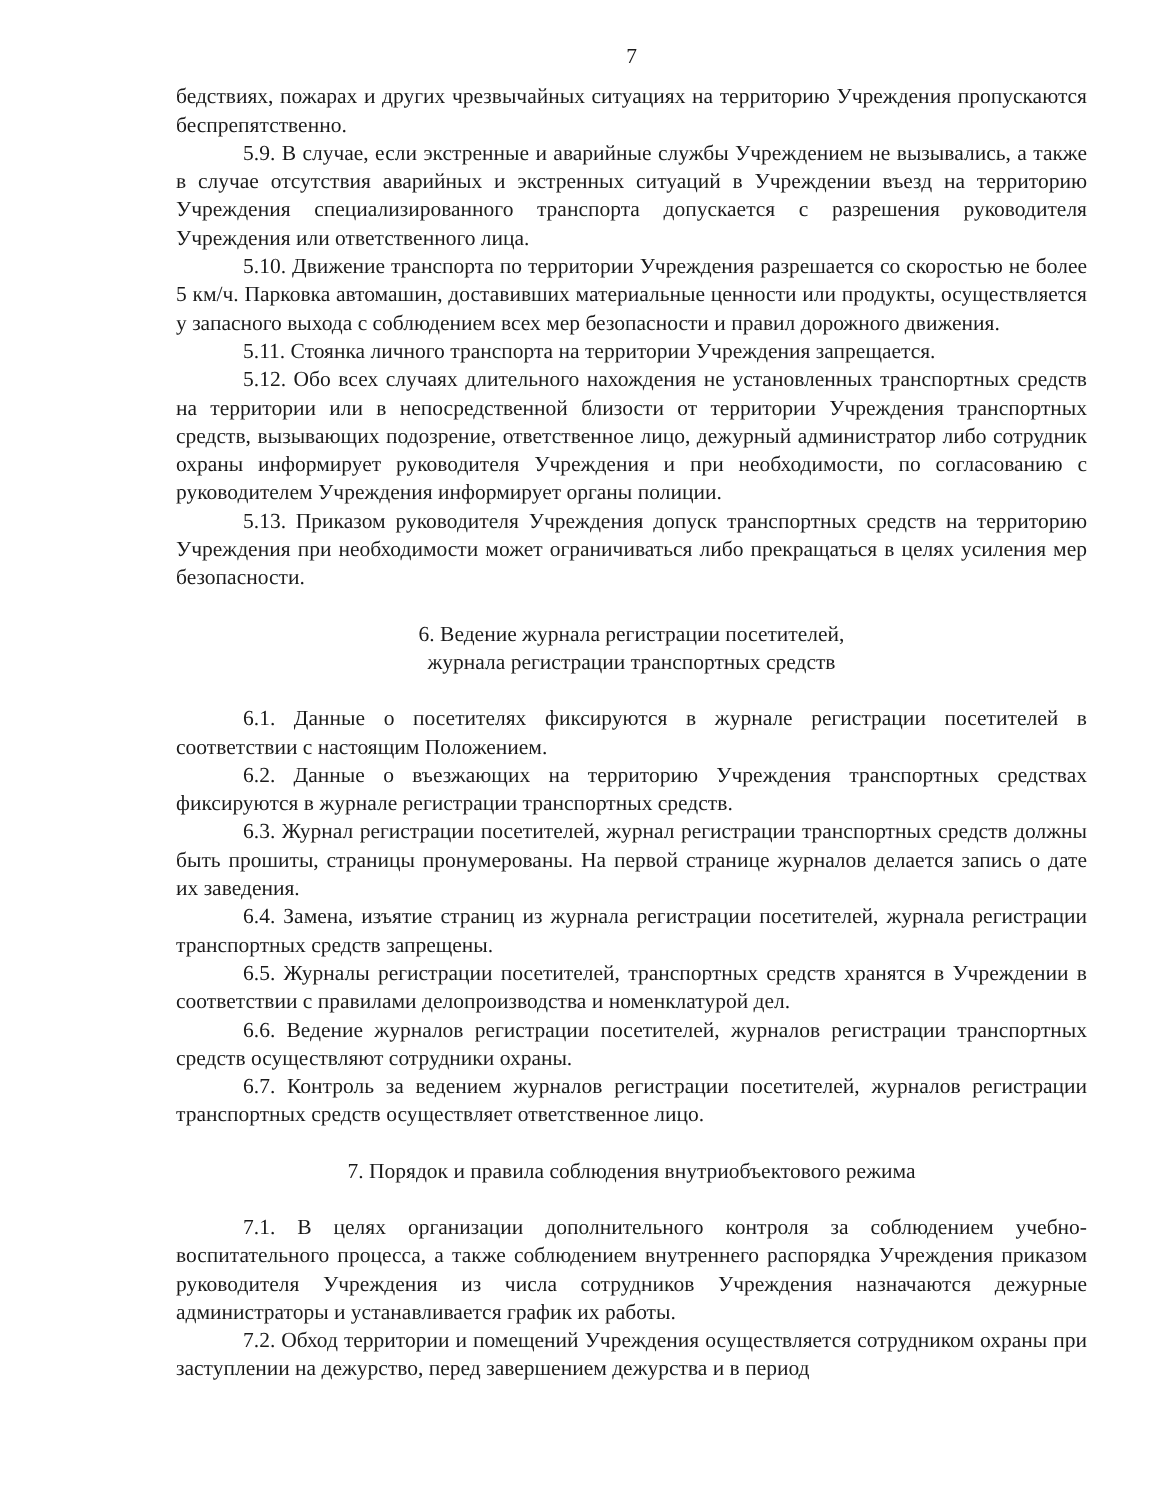7
бедствиях, пожарах и других чрезвычайных ситуациях на территорию Учреждения пропускаются беспрепятственно.
5.9. В случае, если экстренные и аварийные службы Учреждением не вызывались, а также в случае отсутствия аварийных и экстренных ситуаций в Учреждении въезд на территорию Учреждения специализированного транспорта допускается с разрешения руководителя Учреждения или ответственного лица.
5.10. Движение транспорта по территории Учреждения разрешается со скоростью не более 5 км/ч. Парковка автомашин, доставивших материальные ценности или продукты, осуществляется у запасного выхода с соблюдением всех мер безопасности и правил дорожного движения.
5.11. Стоянка личного транспорта на территории Учреждения запрещается.
5.12. Обо всех случаях длительного нахождения не установленных транспортных средств на территории или в непосредственной близости от территории Учреждения транспортных средств, вызывающих подозрение, ответственное лицо, дежурный администратор либо сотрудник охраны информирует руководителя Учреждения и при необходимости, по согласованию с руководителем Учреждения информирует органы полиции.
5.13. Приказом руководителя Учреждения допуск транспортных средств на территорию Учреждения при необходимости может ограничиваться либо прекращаться в целях усиления мер безопасности.
6. Ведение журнала регистрации посетителей,
журнала регистрации транспортных средств
6.1. Данные о посетителях фиксируются в журнале регистрации посетителей в соответствии с настоящим Положением.
6.2. Данные о въезжающих на территорию Учреждения транспортных средствах фиксируются в журнале регистрации транспортных средств.
6.3. Журнал регистрации посетителей, журнал регистрации транспортных средств должны быть прошиты, страницы пронумерованы. На первой странице журналов делается запись о дате их заведения.
6.4. Замена, изъятие страниц из журнала регистрации посетителей, журнала регистрации транспортных средств запрещены.
6.5. Журналы регистрации посетителей, транспортных средств хранятся в Учреждении в соответствии с правилами делопроизводства и номенклатурой дел.
6.6. Ведение журналов регистрации посетителей, журналов регистрации транспортных средств осуществляют сотрудники охраны.
6.7. Контроль за ведением журналов регистрации посетителей, журналов регистрации транспортных средств осуществляет ответственное лицо.
7. Порядок и правила соблюдения внутриобъектового режима
7.1. В целях организации дополнительного контроля за соблюдением учебно-воспитательного процесса, а также соблюдением внутреннего распорядка Учреждения приказом руководителя Учреждения из числа сотрудников Учреждения назначаются дежурные администраторы и устанавливается график их работы.
7.2. Обход территории и помещений Учреждения осуществляется сотрудником охраны при заступлении на дежурство, перед завершением дежурства и в период